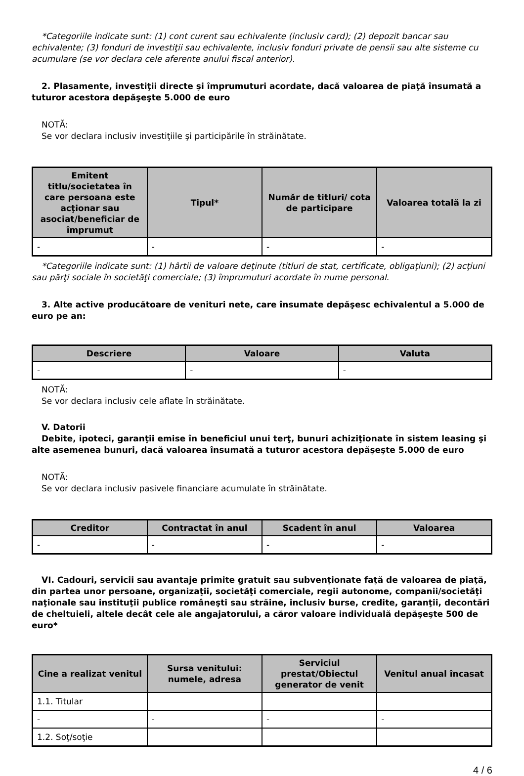*Categoriile indicate sunt: (1) cont curent sau echivalente (inclusiv card); (2) depozit bancar sau echivalente; (3) fonduri de investiţii sau echivalente, inclusiv fonduri private de pensii sau alte sisteme cu acumulare (se vor declara cele aferente anului fiscal anterior).
2. Plasamente, investiţii directe şi împrumuturi acordate, dacă valoarea de piaţă însumată a tuturor acestora depăşeşte 5.000 de euro
NOTĂ:
Se vor declara inclusiv investiţiile şi participările în străinătate.
| Emitent titlu/societatea în care persoana este acţionar sau asociat/beneficiar de împrumut | Tipul* | Număr de titluri/ cota de participare | Valoarea totală la zi |
| --- | --- | --- | --- |
| - | - | - | - |
*Categoriile indicate sunt: (1) hârtii de valoare deţinute (titluri de stat, certificate, obligaţiuni); (2) acţiuni sau părţi sociale în societăţi comerciale; (3) împrumuturi acordate în nume personal.
3. Alte active producătoare de venituri nete, care însumate depăşesc echivalentul a 5.000 de euro pe an:
| Descriere | Valoare | Valuta |
| --- | --- | --- |
| - | - | - |
NOTĂ:
Se vor declara inclusiv cele aflate în străinătate.
V. Datorii
Debite, ipoteci, garanţii emise în beneficiul unui terţ, bunuri achiziţionate în sistem leasing şi alte asemenea bunuri, dacă valoarea însumată a tuturor acestora depăşeşte 5.000 de euro
NOTĂ:
Se vor declara inclusiv pasivele financiare acumulate în străinătate.
| Creditor | Contractat în anul | Scadent în anul | Valoarea |
| --- | --- | --- | --- |
| - | - | - | - |
VI. Cadouri, servicii sau avantaje primite gratuit sau subvenţionate faţă de valoarea de piaţă, din partea unor persoane, organizaţii, societăţi comerciale, regii autonome, companii/societăţi naţionale sau instituţii publice româneşti sau străine, inclusiv burse, credite, garanţii, decontări de cheltuieli, altele decât cele ale angajatorului, a căror valoare individuală depăşeşte 500 de euro*
| Cine a realizat venitul | Sursa venitului: numele, adresa | Serviciul prestat/Obiectul generator de venit | Venitul anual încasat |
| --- | --- | --- | --- |
| 1.1. Titular | | | |
| - | - | - | - |
| 1.2. Soţ/soţie | | | |
4 / 6